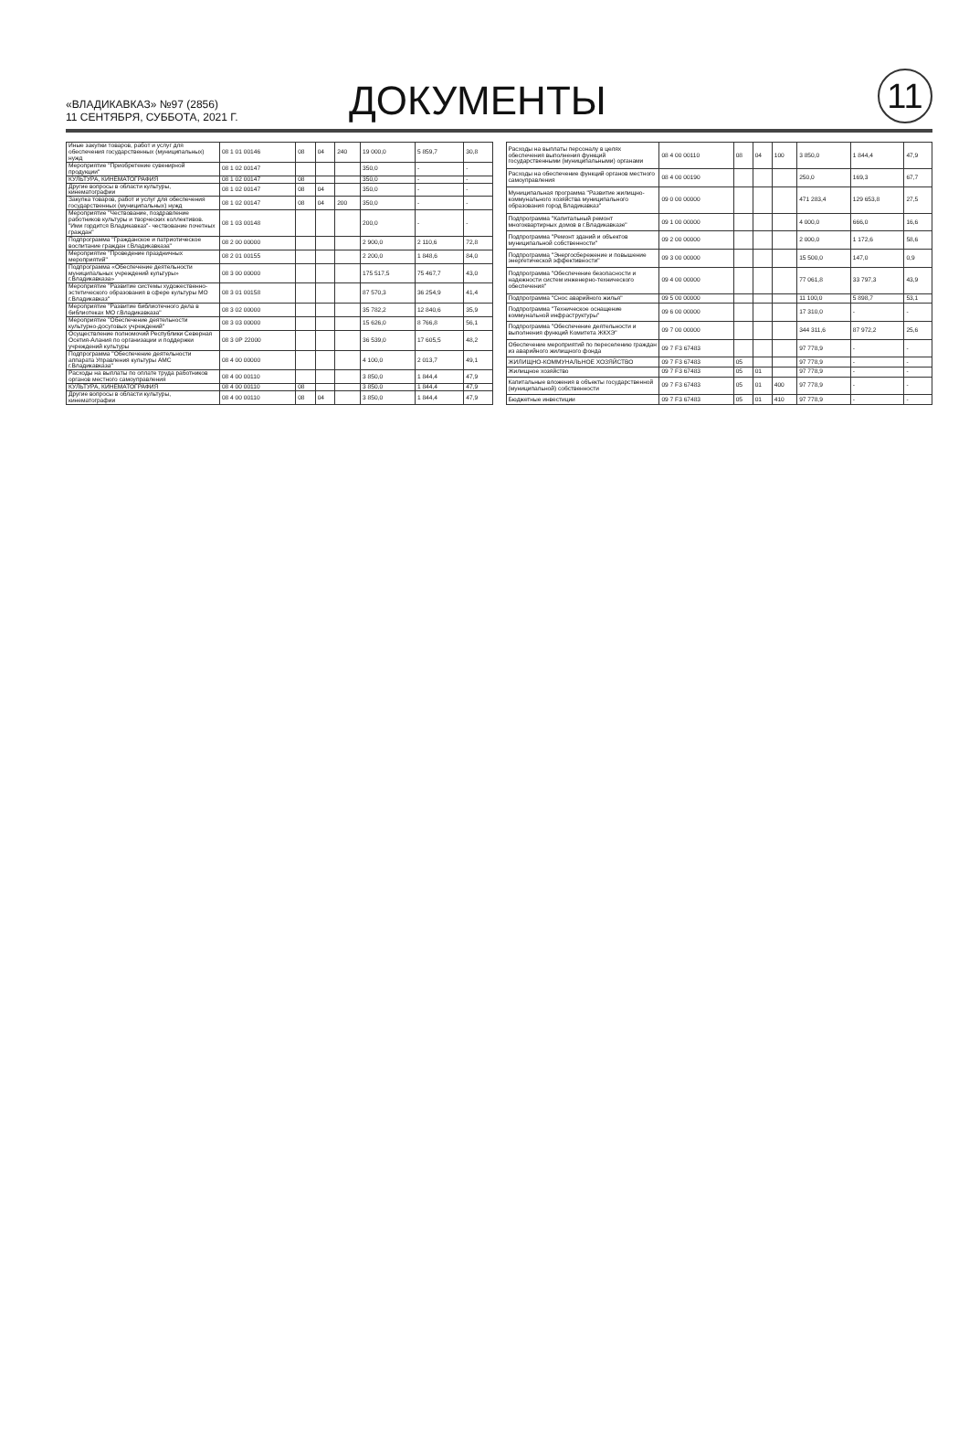«ВЛАДИКАВКАЗ» №97 (2856)
11 СЕНТЯБРЯ, СУББОТА, 2021 Г.
ДОКУМЕНТЫ
11
| Иные закупки товаров, работ и услуг для обеспечения государственных (муниципальных) нужд | 08 1 01 00146 | 08 | 04 | 240 | 19 000,0 | 5 859,7 | 30,8 |
| Мероприятие "Приобретение сувенирной продукции" | 08 1 02 00147 | | | | 350,0 | - | - |
| КУЛЬТУРА, КИНЕМАТОГРАФИЯ | 08 1 02 00147 | 08 | | | 350,0 | - | - |
| Другие вопросы в области культуры, кинематографии | 08 1 02 00147 | 08 | 04 | | 350,0 | - | - |
| Закупка товаров, работ и услуг для обеспечения государственных (муниципальных) нужд | 08 1 02 00147 | 08 | 04 | 200 | 350,0 | - | - |
| Мероприятие "Чествование, поздравление работников культуры и творческих коллективов. "Ими гордится Владикавказ"- чествование почетных граждан" | 08 1 03 00148 | | | | 200,0 | - | - |
| Подпрограмма "Гражданское и патриотическое воспитание граждан г.Владикавказа" | 08 2 00 00000 | | | | 2 900,0 | 2 110,6 | 72,8 |
| Мероприятие "Проведение праздничных мероприятий" | 08 2 01 00155 | | | | 2 200,0 | 1 848,6 | 84,0 |
| Подпрограмма «Обеспечение деятельности муниципальных учреждений культуры» г.Владикавказа» | 08 3 00 00000 | | | | 175 517,5 | 75 467,7 | 43,0 |
| Мероприятие "Развитие системы художественно-эстетического образования в сфере культуры МО г.Владикавказ" | 08 3 01 00158 | | | | 87 570,3 | 36 254,9 | 41,4 |
| Мероприятие "Развитие библиотечного дела в библиотеках МО г.Владикавказа" | 08 3 02 00000 | | | | 35 782,2 | 12 840,6 | 35,9 |
| Мероприятие "Обеспечение деятельности культурно-досуговых учреждений" | 08 3 03 00000 | | | | 15 626,0 | 8 766,8 | 56,1 |
| Осуществление полномочий Республики Северная Осетия-Алания по организации и поддержки учреждений культуры | 08 3 0P 22000 | | | | 36 539,0 | 17 605,5 | 48,2 |
| Подпрограмма "Обеспечение деятельности аппарата Управления культуры АМС г.Владикавказа" | 08 4 00 00000 | | | | 4 100,0 | 2 013,7 | 49,1 |
| Расходы на выплаты по оплате труда работников органов местного самоуправления | 08 4 00 00110 | | | | 3 850,0 | 1 844,4 | 47,9 |
| КУЛЬТУРА, КИНЕМАТОГРАФИЯ | 08 4 00 00110 | 08 | | | 3 850,0 | 1 844,4 | 47,9 |
| Другие вопросы в области культуры, кинематографии | 08 4 00 00110 | 08 | 04 | | 3 850,0 | 1 844,4 | 47,9 |
| Расходы на выплаты персоналу в целях обеспечения выполнения функций государственными (муниципальными) органами | 08 4 00 00110 | 08 | 04 | 100 | 3 850,0 | 1 844,4 | 47,9 |
| Расходы на обеспечение функций органов местного самоуправления | 08 4 00 00190 | | | | 250,0 | 169,3 | 67,7 |
| Муниципальная программа "Развитие жилищно-коммунального хозяйства муниципального образования город Владикавказ" | 09 0 00 00000 | | | | 471 283,4 | 129 653,8 | 27,5 |
| Подпрограмма "Капитальный ремонт многоквартирных домов в г.Владикавказе" | 09 1 00 00000 | | | | 4 000,0 | 666,0 | 16,6 |
| Подпрограмма "Ремонт зданий и объектов муниципальной собственности" | 09 2 00 00000 | | | | 2 000,0 | 1 172,6 | 58,6 |
| Подпрограмма "Энергосбережение и повышение энергетической эффективности" | 09 3 00 00000 | | | | 15 500,0 | 147,0 | 0,9 |
| Подпрограмма "Обеспечение безопасности и надежности систем инженерно-технического обеспечения" | 09 4 00 00000 | | | | 77 061,8 | 33 797,3 | 43,9 |
| Подпрограмма "Снос аварийного жилья" | 09 5 00 00000 | | | | 11 100,0 | 5 898,7 | 53,1 |
| Подпрограмма "Техническое оснащение коммунальной инфраструктуры" | 09 6 00 00000 | | | | 17 310,0 | - | - |
| Подпрограмма "Обеспечение деятельности и выполнения функций Комитета ЖКХЭ" | 09 7 00 00000 | | | | 344 311,6 | 87 972,2 | 25,6 |
| Обеспечение мероприятий по переселению граждан из аварийного жилищного фонда | 09 7 F3 67483 | | | | 97 778,9 | - | - |
| ЖИЛИЩНО-КОММУНАЛЬНОЕ ХОЗЯЙСТВО | 09 7 F3 67483 | 05 | | | 97 778,9 | - | - |
| Жилищное хозяйство | 09 7 F3 67483 | 05 | 01 | | 97 778,9 | - | - |
| Капитальные вложения в объекты государственной (муниципальной) собственности | 09 7 F3 67483 | 05 | 01 | 400 | 97 778,9 | - | - |
| Бюджетные инвестиции | 09 7 F3 67483 | 05 | 01 | 410 | 97 778,9 | - | - |